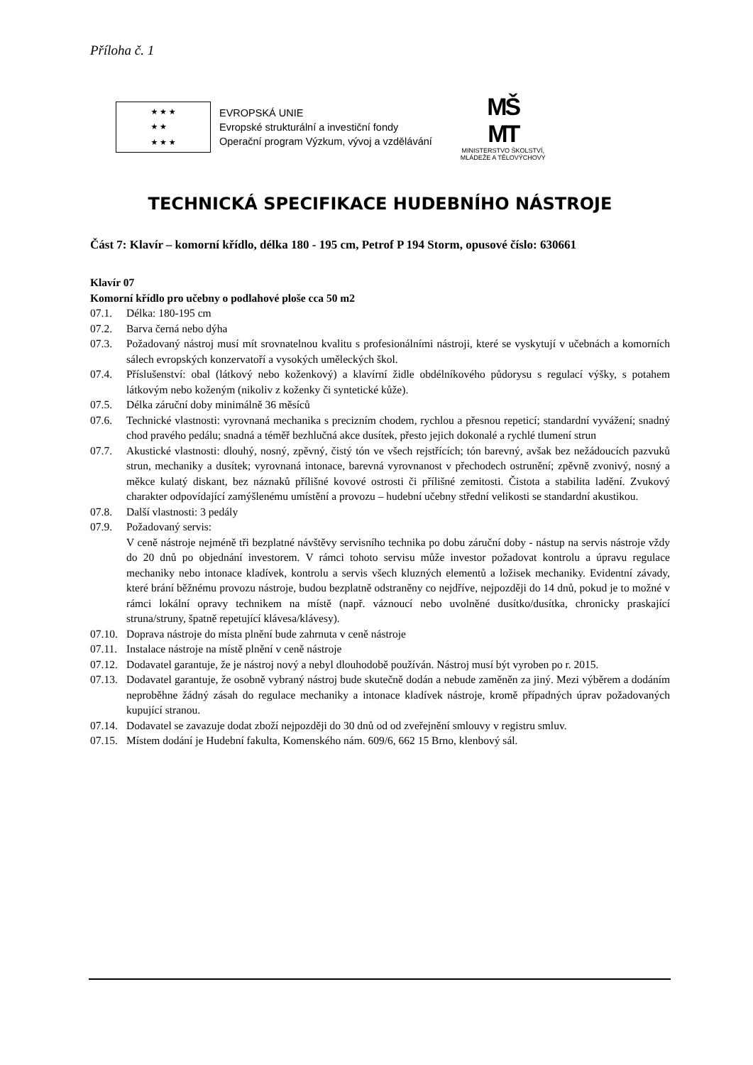Příloha č. 1
★ ★ ★
★ ★
★ ★ ★
EVROPSKÁ UNIE
Evropské strukturální a investiční fondy
Operační program Výzkum, vývoj a vzdělávání
MŠ
MT
MINISTERSTVO ŠKOLSTVÍ,
MLÁDEŽE A TĚLOVÝCHOVY
TECHNICKÁ SPECIFIKACE HUDEBNÍHO NÁSTROJE
Část 7: Klavír – komorní křídlo, délka 180 - 195 cm, Petrof P 194 Storm, opusové číslo: 630661
Klavír 07
Komorní křídlo pro učebny o podlahové ploše cca 50 m2
07.1. Délka: 180-195 cm
07.2. Barva černá nebo dýha
07.3. Požadovaný nástroj musí mít srovnatelnou kvalitu s profesionálními nástroji, které se vyskytují v učebnách a komorních sálech evropských konzervatoří a vysokých uměleckých škol.
07.4. Příslušenství: obal (látkový nebo koženkový) a klavírní židle obdélníkového půdorysu s regulací výšky, s potahem látkovým nebo koženým (nikoliv z koženky či syntetické kůže).
07.5. Délka záruční doby minimálně 36 měsíců
07.6. Technické vlastnosti: vyrovnaná mechanika s precizním chodem, rychlou a přesnou repeticí; standardní vyvážení; snadný chod pravého pedálu; snadná a téměř bezhlučná akce dusítek, přesto jejich dokonalé a rychlé tlumení strun
07.7. Akustické vlastnosti: dlouhý, nosný, zpěvný, čistý tón ve všech rejstřících; tón barevný, avšak bez nežádoucích pazvuků strun, mechaniky a dusítek; vyrovnaná intonace, barevná vyrovnanost v přechodech ostrunění; zpěvně zvonivý, nosný a měkce kulatý diskant, bez náznaků přílišné kovové ostrosti či přílišné zemitosti. Čistota a stabilita ladění. Zvukový charakter odpovídající zamýšlenému umístění a provozu – hudební učebny střední velikosti se standardní akustikou.
07.8. Další vlastnosti: 3 pedály
07.9. Požadovaný servis:
V ceně nástroje nejméně tři bezplatné návštěvy servisního technika po dobu záruční doby - nástup na servis nástroje vždy do 20 dnů po objednání investorem. V rámci tohoto servisu může investor požadovat kontrolu a úpravu regulace mechaniky nebo intonace kladívek, kontrolu a servis všech kluzných elementů a ložisek mechaniky. Evidentní závady, které brání běžnému provozu nástroje, budou bezplatně odstraněny co nejdříve, nejpozději do 14 dnů, pokud je to možné v rámci lokální opravy technikem na místě (např. váznoucí nebo uvolněné dusítko/dusítka, chronicky praskající struna/struny, špatně repetující klávesa/klávesy).
07.10. Doprava nástroje do místa plnění bude zahrnuta v ceně nástroje
07.11. Instalace nástroje na místě plnění v ceně nástroje
07.12. Dodavatel garantuje, že je nástroj nový a nebyl dlouhodobě používán. Nástroj musí být vyroben po r. 2015.
07.13. Dodavatel garantuje, že osobně vybraný nástroj bude skutečně dodán a nebude zaměněn za jiný. Mezi výběrem a dodáním neproběhne žádný zásah do regulace mechaniky a intonace kladívek nástroje, kromě případných úprav požadovaných kupující stranou.
07.14. Dodavatel se zavazuje dodat zboží nejpozději do 30 dnů od od zveřejnění smlouvy v registru smluv.
07.15. Místem dodání je Hudební fakulta, Komenského nám. 609/6, 662 15 Brno, klenbový sál.